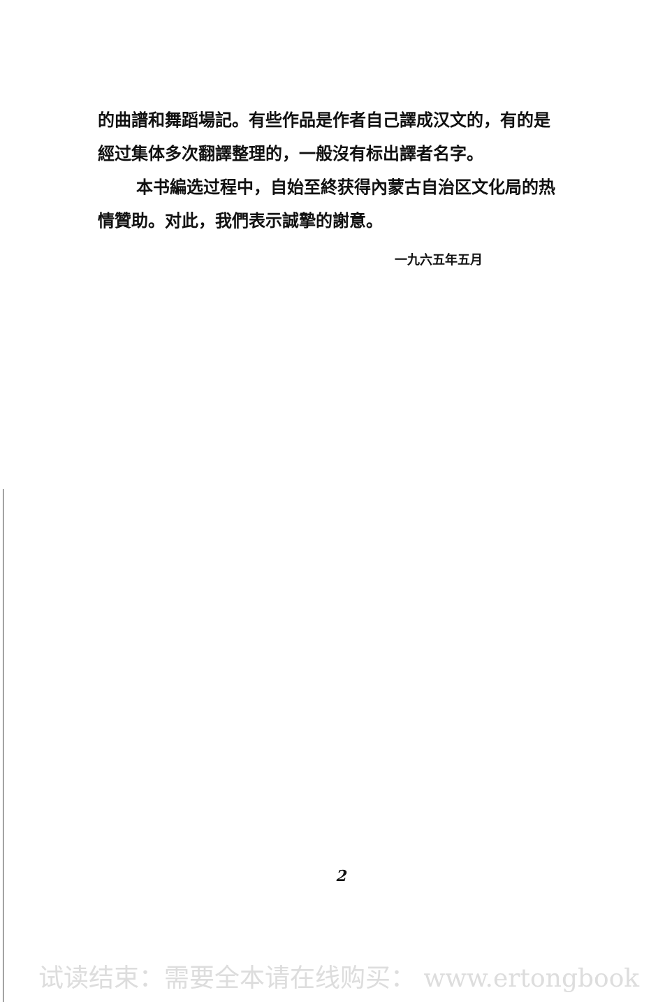的曲譜和舞蹈場記。有些作品是作者自己譯成汉文的，有的是經过集体多次翻譯整理的，一般沒有标出譯者名字。
本书編选过程中，自始至終获得內蒙古自治区文化局的热情贊助。对此，我們表示誠摯的謝意。
一九六五年五月
2
试读结束：需要全本请在线购买： www.ertongbook